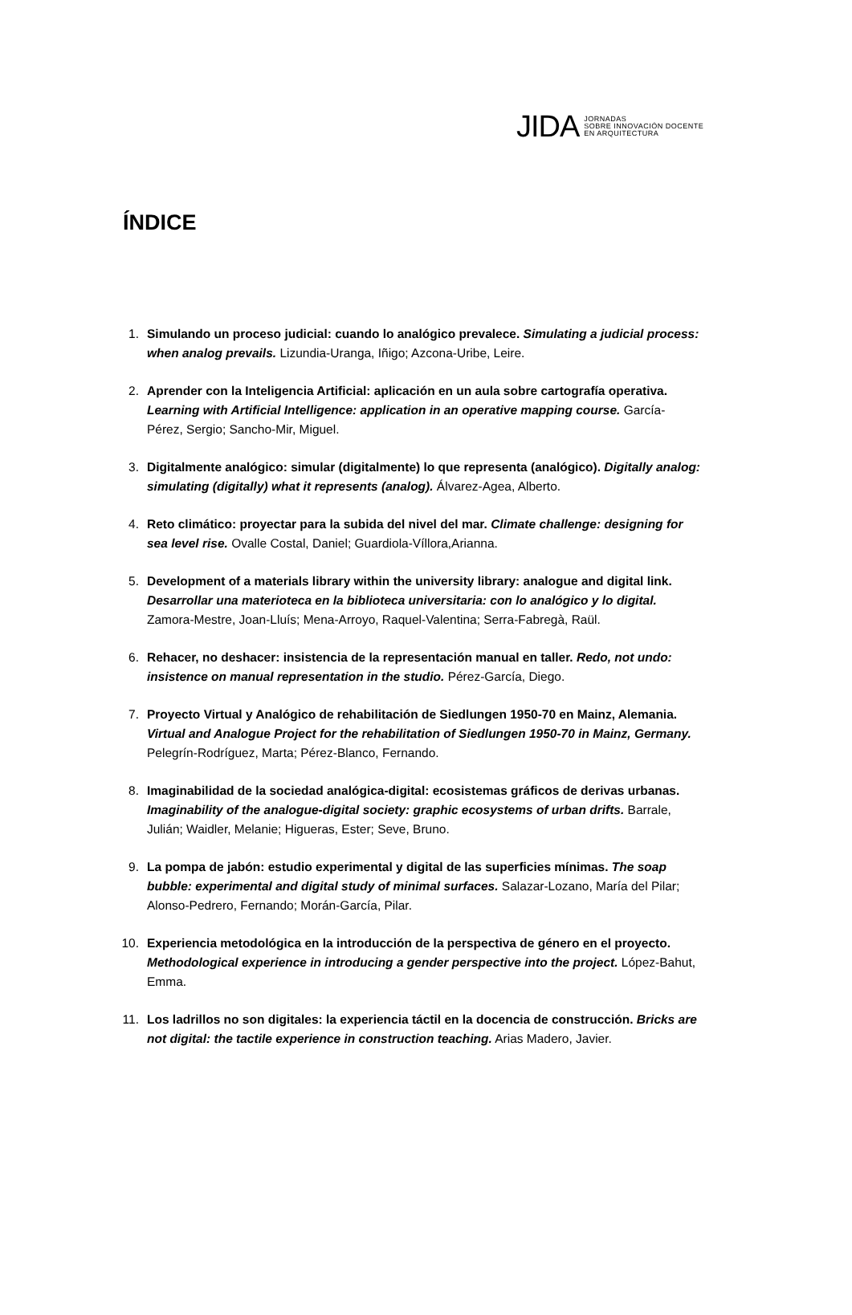JIDA JORNADAS
SOBRE INNOVACIÓN DOCENTE
EN ARQUITECTURA
ÍNDICE
1. Simulando un proceso judicial: cuando lo analógico prevalece. Simulating a judicial process: when analog prevails. Lizundia-Uranga, Iñigo; Azcona-Uribe, Leire.
2. Aprender con la Inteligencia Artificial: aplicación en un aula sobre cartografía operativa. Learning with Artificial Intelligence: application in an operative mapping course. García-Pérez, Sergio; Sancho-Mir, Miguel.
3. Digitalmente analógico: simular (digitalmente) lo que representa (analógico). Digitally analog: simulating (digitally) what it represents (analog). Álvarez-Agea, Alberto.
4. Reto climático: proyectar para la subida del nivel del mar. Climate challenge: designing for sea level rise. Ovalle Costal, Daniel; Guardiola-Víllora,Arianna.
5. Development of a materials library within the university library: analogue and digital link. Desarrollar una materioteca en la biblioteca universitaria: con lo analógico y lo digital. Zamora-Mestre, Joan-Lluís; Mena-Arroyo, Raquel-Valentina; Serra-Fabregà, Raül.
6. Rehacer, no deshacer: insistencia de la representación manual en taller. Redo, not undo: insistence on manual representation in the studio. Pérez-García, Diego.
7. Proyecto Virtual y Analógico de rehabilitación de Siedlungen 1950-70 en Mainz, Alemania. Virtual and Analogue Project for the rehabilitation of Siedlungen 1950-70 in Mainz, Germany. Pelegrín-Rodríguez, Marta; Pérez-Blanco, Fernando.
8. Imaginabilidad de la sociedad analógica-digital: ecosistemas gráficos de derivas urbanas. Imaginability of the analogue-digital society: graphic ecosystems of urban drifts. Barrale, Julián; Waidler, Melanie; Higueras, Ester; Seve, Bruno.
9. La pompa de jabón: estudio experimental y digital de las superficies mínimas. The soap bubble: experimental and digital study of minimal surfaces. Salazar-Lozano, María del Pilar; Alonso-Pedrero, Fernando; Morán-García, Pilar.
10. Experiencia metodológica en la introducción de la perspectiva de género en el proyecto. Methodological experience in introducing a gender perspective into the project. López-Bahut, Emma.
11. Los ladrillos no son digitales: la experiencia táctil en la docencia de construcción. Bricks are not digital: the tactile experience in construction teaching. Arias Madero, Javier.